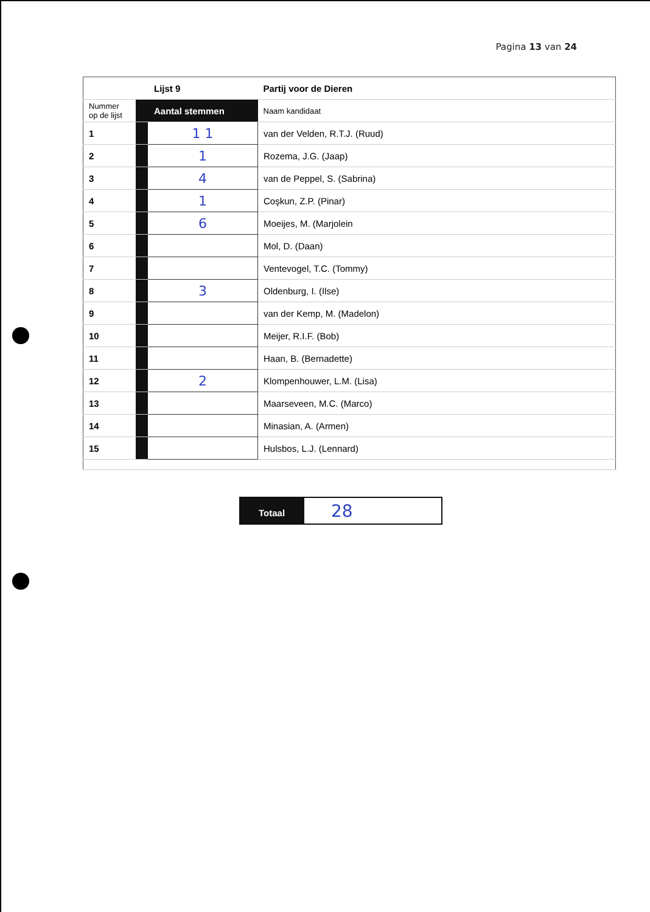Pagina 13 van 24
| | Lijst 9 | | Partij voor de Dieren |
| Nummer op de lijst | Aantal stemmen | | Naam kandidaat |
| 1 | | 1 1 | van der Velden, R.T.J. (Ruud) |
| 2 | | 1 | Rozema, J.G. (Jaap) |
| 3 | | 4 | van de Peppel, S. (Sabrina) |
| 4 | | 1 | Coşkun, Z.P. (Pinar) |
| 5 | | 6 | Moeijes, M. (Marjolein |
| 6 | | | Mol, D. (Daan) |
| 7 | | | Ventevogel, T.C. (Tommy) |
| 8 | | 3 | Oldenburg, I. (Ilse) |
| 9 | | | van der Kemp, M. (Madelon) |
| 10 | | | Meijer, R.I.F. (Bob) |
| 11 | | | Haan, B. (Bernadette) |
| 12 | | 2 | Klompenhouwer, L.M. (Lisa) |
| 13 | | | Maarseveen, M.C. (Marco) |
| 14 | | | Minasian, A. (Armen) |
| 15 | | | Hulsbos, L.J. (Lennard) |
| Totaal | 28 |